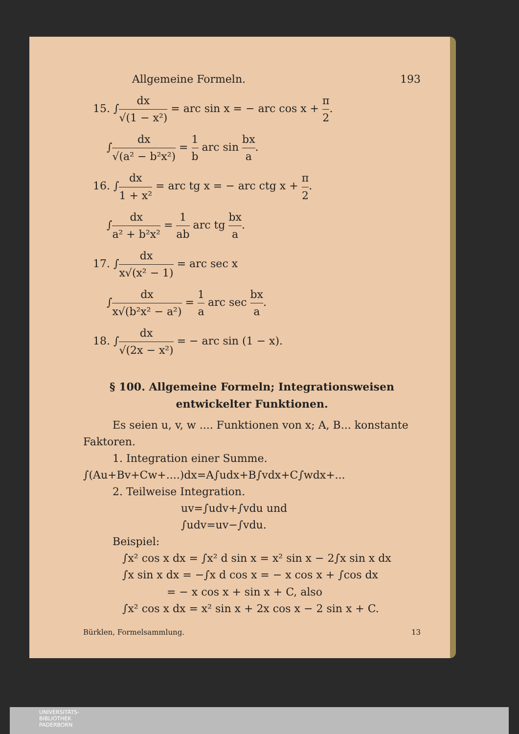Allgemeine Formeln. 193
15. ∫dx √(1 − x²) = arc sin x = − arc cos x + π 2.
∫dx √(a² − b²x²) = 1 b arc sin bx a.
16. ∫dx 1 + x² = arc tg x = − arc ctg x + π 2.
∫dx a² + b²x² = 1 ab arc tg bx a.
17. ∫dx x√(x² − 1) = arc sec x
∫dx x√(b²x² − a²) = 1 a arc sec bx a.
18. ∫dx √(2x − x²) = − arc sin (1 − x).
§ 100. Allgemeine Formeln; Integrationsweisen
entwickelter Funktionen.
Es seien u, v, w .... Funktionen von x; A, B... konstante Faktoren.
1. Integration einer Summe.
∫(Au+Bv+Cw+....)dx=A∫udx+B∫vdx+C∫wdx+...
2. Teilweise Integration.
uv=∫udv+∫vdu und
∫udv=uv−∫vdu.
Beispiel:
∫x² cos x dx = ∫x² d sin x = x² sin x − 2∫x sin x dx
∫x sin x dx = −∫x d cos x = − x cos x + ∫cos dx
= − x cos x + sin x + C, also
∫x² cos x dx = x² sin x + 2x cos x − 2 sin x + C.
Bürklen, Formelsammlung. 13
UNIVERSITÄTS-
BIBLIOTHEK
PADERBORN